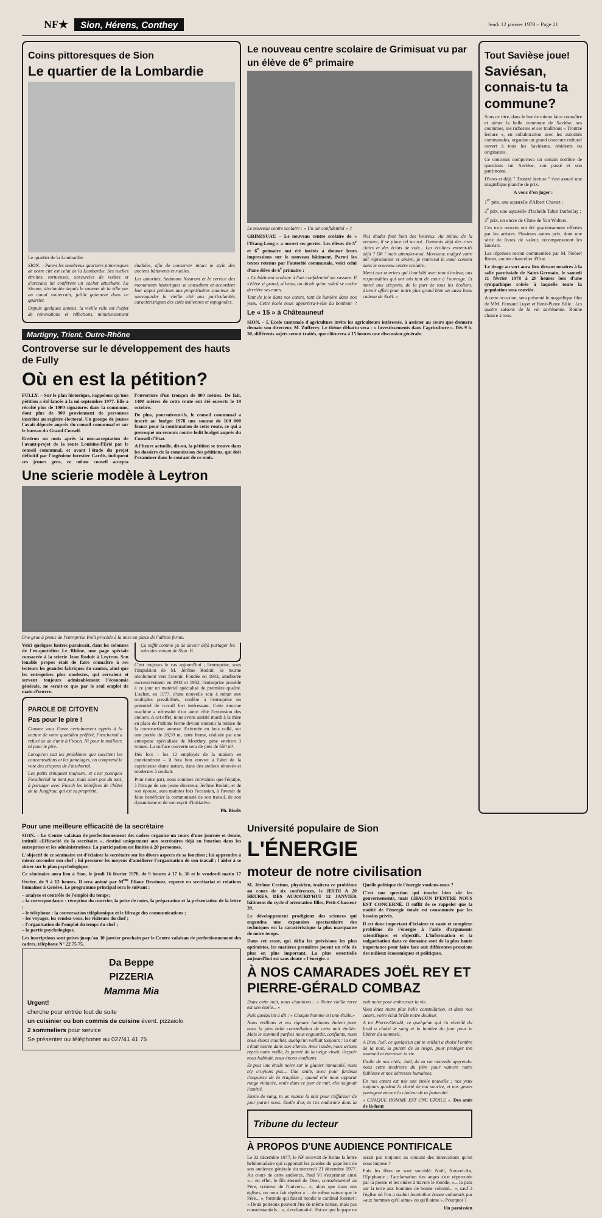NF★ Sion, Hérens, Conthey Jeudi 12 janvier 1978 – Page 21
Coins pittoresques de Sion
Le quartier de la Lombardie
Le quartier de la Lombardie.
SION. – Parmi les nombreux quartiers pittoresques de notre cité est celui de la Lombardie. Ses ruelles étroites, tortueuses, obscurcies de voûtes et d'arceaux lui confèrent un cachet attachant. La Sionne, dissimulée depuis le sommet de la ville par un canal souterrain, jaillit gaiement dans ce quartier.
Depuis quelques années, la vieille ville est l'objet de rénovations et réfections, minutieusement étudiées, afin de conserver intact le style des anciens bâtiments et ruelles.
Les autorités, Sedunum Nostrum et le service des monuments historiques se consultent et accordent leur appui précieux aux propriétaires soucieux de sauvegarder la vieille cité aux particularités caractéristiques des cités italiennes et espagnoles.
Martigny, Trient, Outre-Rhône
Controverse sur le développement des hauts de Fully
Où en est la pétition?
FULLY. – Sur le plan historique, rappelons qu'une pétition a été lancée à la mi-septembre 1977. Elle a récolté plus de 1000 signatures dans la commune, dont plus de 900 proviennent de personnes inscrites au registre électoral. Un groupe de jeunes l'avait déposée auprès du conseil communal et sur le bureau du Grand Conseil.
Environ un mois après la non-acceptation de l'avant-projet de la route Louisine-l'Erié par le conseil communal, et avant l'étude du projet définitif par l'ingénieur forestier Cardis, indiquent ces jeunes gens, ce même conseil accepta l'ouverture d'un tronçon de 800 mètres. De fait, 1400 mètres de cette route ont été ouverts le 19 octobre.
De plus, poursuivent-ils, le conseil communal a inscrit au budget 1978 une somme de 100 000 francs pour la continuation de cette route, ce qui a provoqué un recours contre ledit budget auprès du Conseil d'Etat.
A l'heure actuelle, dit-on, la pétition se trouve dans les dossiers de la commission des pétitions, qui doit l'examiner dans le courant de ce mois.
Une scierie modèle à Leytron
Une grue à pneus de l'entreprise Polli procède à la mise en place de l'ultime ferme.
Voici quelques lustres paraissait, dans les colonnes de l'ex-quotidien Le Rhône, une page spéciale consacrée à la scierie Jean Roduit à Leytron. Son louable propos était de faire connaître à ses lecteurs les grandes fabriques du canton, ainsi que les entreprises plus modestes, qui servaient et servent toujours admirablement l'économie générale, ne serait-ce que par le seul emploi de main-d'œuvre.
PAROLE DE CITOYEN
Pas pour le pire !
Comme vous l'avez certainement appris à la lecture de votre quotidien préféré, Fieschertal a refusé de de s'unir à Fiesch. Ni pour le meilleur, ni pour le pire.
Lorsqu'on sait les problèmes que suscitent les concentrations et les jumelages, on comprend le vote des citoyens de Fieschertal.
Les petits trinquent toujours, et c'est pourquoi Fieschertal ne tient pas, mais alors pas du tout, à partager avec Fiesch les bénéfices de l'hôtel de la Jungfrau, qui est sa propriété.
Ça suffit comme ça de devoir déjà partager les subsides venant de Sion. H.
C'est toujours le cas aujourd'hui ; l'entreprise, sous l'impulsion de M. Jérôme Roduit, se tourne résolument vers l'avenir. Fondée en 1933, améliorée successivement en 1942 et 1952, l'entreprise possède à ce jour un matériel spécialisé de première qualité. L'achat, en 1977, d'une nouvelle scie à ruban aux multiples possibilités, confère à l'entreprise un potentiel de travail fort intéressant. Cette énorme machine a nécessité d'un autre côté l'extension des ateliers. A cet effet, nous avons assisté mardi à la mise en place de l'ultime ferme devant soutenir la toiture de la construction annexe. Exécutée en bois collé, sur une portée de 28,50 m, cette ferme, réalisée par une entreprise spécialisée de Monthey, pèse environ 3 tonnes. La surface couverte sera de près de 550 m².
Dès lors – les 12 employés de la maison en conviendront – il fera bon œuvrer à l'abri de la capricieuse dame nature, dans des ateliers rénovés et modernes à souhait.
Pour notre part, nous sommes convaincu que l'équipe, à l'image de son jeune directeur, Jérôme Roduit, et de son épouse, aura maintes fois l'occasion, à l'avenir de faire bénéficier la communauté de son travail, de son dynamisme et de son esprit d'initiative.
Ph. Biselx
Le nouveau centre scolaire de Grimisuat vu par un élève de 6<sup>e</sup> primaire
Le nouveau centre scolaire : « Un air confidentiel » ?
GRIMISUAT. – Le nouveau centre scolaire de « l'Etang-Long » a ouvert ses portes. Les élèves de 5<sup>e</sup> et 6<sup>e</sup> primaire ont été invités à donner leurs impressions sur le nouveau bâtiment. Parmi les textes retenus par l'autorité communale, voici celui d'une élève de 6<sup>e</sup> primaire :
« Ce bâtiment scolaire à l'air confidentiel me rassure. Il s'élève si grand, si beau, on dirait qu'un soleil se cache derrière ses murs.
Tant de joie dans nos cœurs, tant de lumière dans nos yeux. Cette école nous apportera-t-elle du bonheur ? Nos études font bien des heureux. Au milieu de la verdure, il se place tel un roi. J'entends déjà des rires clairs et des éclats de voix... Les écoliers entrent-ils déjà ? Oh ! mais attendez-moi, Monsieur, malgré votre œil réprobateur et sévère, je rentrerai le cœur content dans le nouveau centre scolaire.
Merci aux ouvriers qui l'ont bâti avec tant d'ardeur, aux responsables qui ont mis tant de cœur à l'ouvrage. Et merci aux citoyens, de la part de tous les écoliers, d'avoir offert pour notre plus grand bien un aussi beau cadeau de Noël. »
Le « 15 » à Châteauneuf
SION. – L'Ecole cantonale d'agriculture invite les agriculteurs intéressés, à assister au cours que donnera demain son directeur, M. Zufferey. Le thème débattu sera : « Investissements dans l'agriculture ». Dès 9 h. 30, différents sujets seront traités, que clôturera à 15 heures une discussion générale.
Tout Savièse joue!
Saviésan, connais-tu ta commune?
Sous ce titre, dans le but de mieux faire connaître et aimer la belle commune de Savièse, ses coutumes, ses richesses et ses traditions « Trontzé lecture », en collaboration avec les autorités communales, organise un grand concours culturel ouvert à tous les Saviésans, résidents ou originaires.
Ce concours comportera un certain nombre de questions sur Savièse, son passé et son patrimoine.
D'ores et déjà " Trontzé lecture " s'est assuré une magnifique planche de prix.
A vous d'en juger :
1<sup>er</sup> prix, une aquarelle d'Albert Chavaz ;
2<sup>e</sup> prix, une aquarelle d'Isabelle Tabin Darbellay ;
3<sup>e</sup> prix, un encre de Chine de Yan Wolters.
Ces trois œuvres ont été gracieusement offertes par les artistes. Plusieurs autres prix, dont une série de livres de valeur, récompenseront les lauréats.
Les réponses seront commentées par M. Nobert Roten, ancien chancelier d'Etat.
Le tirage au sort aura lieu devant notaires à la salle paroissiale de Saint-Germain, le samedi 11 février 1978 à 20 heures lors d'une sympathique soirée à laquelle toute la population sera conviée.
A cette occasion, sera présenté le magnifique film de MM. Fernand Luyet et René-Pierre Bille : Les quatre saisons de la vie saviésanne. Bonne chance à tous.
Pour une meilleure efficacité de la secrétaire
SION. – Le Centre valaisan de perfectionnement des cadres organise un cours d'une journée et demie, intitulé «Efficacité de la secrétaire », destiné uniquement aux secrétaires déjà en fonction dans les entreprises et les administrations. La participation est limitée à 20 personnes.
L'objectif de ce séminaire est d'éclairer la secrétaire sur les divers aspects de sa fonction ; lui apprendre à mieux seconder son chef ; lui procurer les moyens d'améliorer l'organisation de son travail ; l'aider à se situer sur le plan psychologique.
Ce séminaire aura lieu à Sion, le jeudi 16 février 1978, de 9 heures à 17 h. 30 et le vendredi matin 17 février, de 9 à 12 heures. Il sera animé par M<sup>me</sup> Eliane Dessimoz, experte en secrétariat et relations humaines à Genève. Le programme principal sera le suivant :
– analyse et contrôle de l'emploi du temps;
– la correspondance : réception du courrier, la prise de notes, la préparation et la présentation de la lettre ;
– le téléphone : la conversation téléphonique et le filtrage des communications ;
– les voyages, les rendez-vous, les visiteurs du chef ;
– l'organisation de l'emploi du temps du chef ;
– la partie psychologique.
Les inscriptions sont prises jusqu'au 30 janvier prochain par le Centre valaisan de perfectionnement des cadres, téléphone N° 22 75 75.
Da Beppe
PIZZERIA
Mamma Mia
Urgent!
cherche pour entrée tout de suite
un cuisinier ou bon commis de cuisine évent. pizzaiolo
2 sommeliers pour service
Se présenter ou téléphoner au 027/41 41 75
Université populaire de Sion
L'ÉNERGIE
moteur de notre civilisation
M. Jérôme Cretton, physicien, traitera ce problème au cours de six conférences, le JEUDI A 20 HEURES, DÈS AUJOURD'HUI 12 JANVIER bâtiment du cycle d'orientation filles, Petit-Chasseur 39.
Le développement prodigieux des sciences qui engendra une expansion spectaculaire des techniques est la caractéristique la plus marquante de notre temps.
Dans cet essor, qui défia les prévisions les plus optimistes, les matières premières jouent un rôle de plus en plus important. La plus essentielle aujourd'hui est sans doute « l'énergie. »
Quelle politique de l'énergie voulons-nous ?
C'est une question qui touche bien sûr les gouvernements, mais CHACUN D'ENTRE NOUS EST CONCERNÉ. Il suffit de se rappeler que la moitié de l'énergie totale est consommée par les besoins privés.
Il est donc important d'éclairer ce vaste et complexe problème de l'énergie à l'aide d'arguments scientifiques et objectifs. L'information et la vulgarisation dans ce domaine sont de la plus haute importance pour faire face aux différentes pressions des milieux économiques et politiques.
À NOS CAMARADES JOËL REY ET PIERRE-GÉRALD COMBAZ
Dans cette nuit, nous chantions : « Notre vieille terre est une étoile... »
Puis quelqu'un a dit : « Chaque homme est une étoile.»
Nous veillions et vos signaux lumineux étaient pour nous la plus belle constellation de cette nuit étoilée. Mais le sommeil parfois nous engourdit, confiants, nous nous étions couchés, quelqu'un veillait toujours ; la nuit s'était murée dans son silence. Avec l'aube, nous avions repris notre veille, la pureté de la neige vivait, l'espoir nous habitait, nous étions confiants.
Et puis une étoile noire sur le glacier immaculé, nous n'y croyions pas... Une seule, avec pour fardeau l'angoisse de la tragédie ; quand elle nous apparut rouge violacée, seule dans ce jour de nuit, elle saignait l'amitié.
Etoile de sang, tu as vaincu la nuit pour t'affaisser de jour parmi nous. Etoile d'or, tu t'es endormie dans la nuit noire pour embrasser la vie.
Vous étiez notre plus belle constellation, et dans nos cœurs, votre éclat brûle notre douleur.
A toi Pierre-Gérald, ce quelqu'un qui t'a réveillé du froid a choisi le sang et la lumière du jour pour te libérer du sommeil.
A Dieu Joël, ce quelqu'un qui te veillait a choisi l'ombre de la nuit, la pureté de la neige, pour protéger ton sommeil et éterniser ta vie.
Etoile de nos ciels, Joël, de ta vie nouvelle apprends-nous cette tendresse du père pour vaincre notre faiblesse et nos détresses humaines.
En nos cœurs est née une étoile nouvelle ; nos yeux toujours gardent la clarté de ton sourire, et nos gestes partagent encore la chaleur de ta fraternité.
« CHAQUE HOMME EST UNE ETOILE ». Des amis de là-haut
Tribune du lecteur
À PROPOS D'UNE AUDIENCE PONTIFICALE
Le 22 décembre 1977, le NF recevait de Rome la lettre hebdomadaire qui rapportait les paroles du pape lors de son audience générale du mercredi 21 décembre 1977. Au cours de cette audience, Paul VI s'exprimait ainsi «... en effet, le fils éternel de Dieu, consubstantiel au Père, créateur de l'univers... », alors que dans nos églises, on nous fait répéter « ... de même nature que le Père... », formule qui faisait bondir le cardinal Journet : « Deux poireaux peuvent être de même nature, mais pas consubstantiels... », s'exclamait-il. Est-ce que le pape ne serait pas toujours au courant des innovations qu'on nous impose ?
Puis les fêtes se sont succédé: Noël, Nouvel-An, l'Epiphanie ; l'acclamation des anges s'est répercutée par la presse et les ondes à travers le monde, «... la paix sur la terre aux hommes de bonne volonté... », sauf à l'église où l'on a traduit hominibus bonae voluntatis par «aux hommes qu'il aime» ou qu'il aime ». Pourquoi ?
Un paroissien